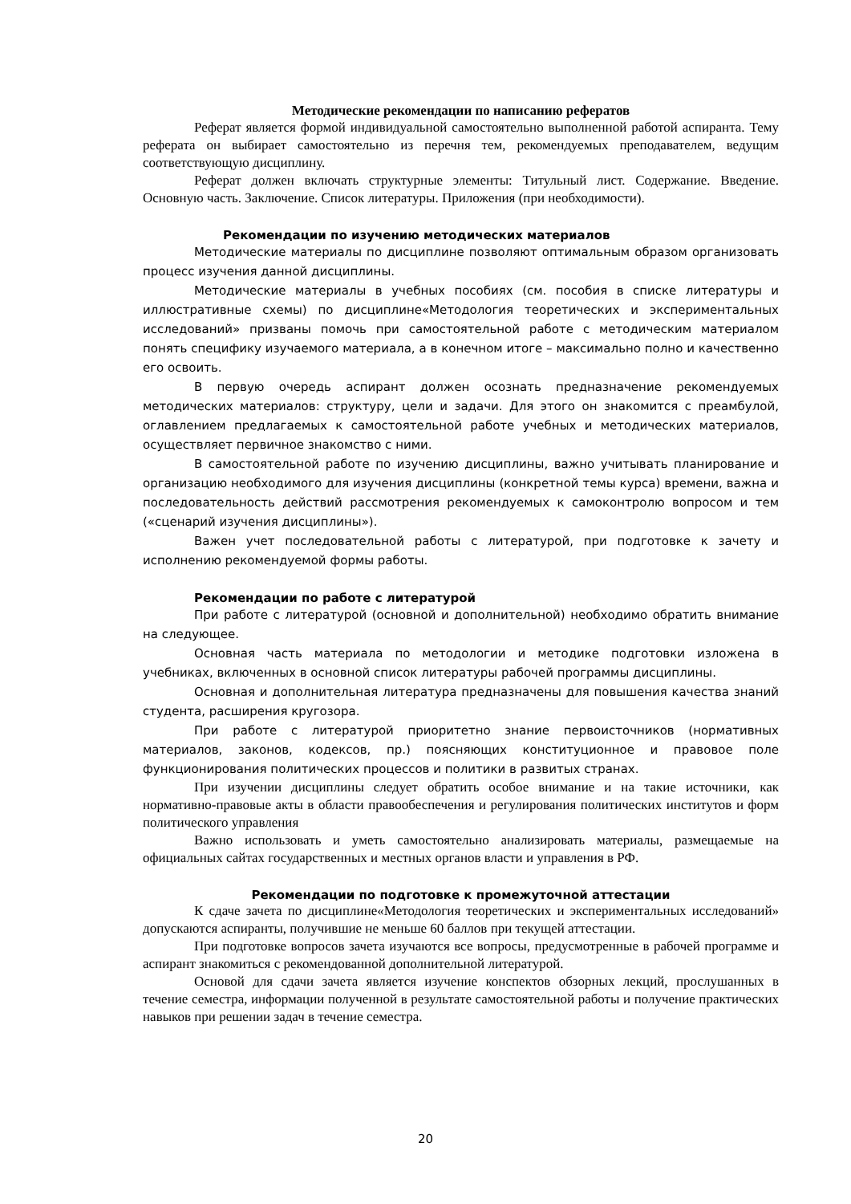Методические рекомендации по написанию рефератов
Реферат является формой индивидуальной самостоятельно выполненной работой аспиранта. Тему реферата он выбирает самостоятельно из перечня тем, рекомендуемых преподавателем, ведущим соответствующую дисциплину.
Реферат должен включать структурные элементы: Титульный лист. Содержание. Введение. Основную часть. Заключение. Список литературы. Приложения (при необходимости).
Рекомендации по изучению методических материалов
Методические материалы по дисциплине позволяют оптимальным образом организовать процесс изучения данной дисциплины.
Методические материалы в учебных пособиях (см. пособия в списке литературы и иллюстративные схемы) по дисциплине«Методология теоретических и экспериментальных исследований» призваны помочь при самостоятельной работе с методическим материалом понять специфику изучаемого материала, а в конечном итоге – максимально полно и качественно его освоить.
В первую очередь аспирант должен осознать предназначение рекомендуемых методических материалов: структуру, цели и задачи. Для этого он знакомится с преамбулой, оглавлением предлагаемых к самостоятельной работе учебных и методических материалов, осуществляет первичное знакомство с ними.
В самостоятельной работе по изучению дисциплины, важно учитывать планирование и организацию необходимого для изучения дисциплины (конкретной темы курса) времени, важна и последовательность действий рассмотрения рекомендуемых к самоконтролю вопросом и тем («сценарий изучения дисциплины»).
Важен учет последовательной работы с литературой, при подготовке к зачету и исполнению рекомендуемой формы работы.
Рекомендации по работе с литературой
При работе с литературой (основной и дополнительной) необходимо обратить внимание на следующее.
Основная часть материала по методологии и методике подготовки изложена в учебниках, включенных в основной список литературы рабочей программы дисциплины.
Основная и дополнительная литература предназначены для повышения качества знаний студента, расширения кругозора.
При работе с литературой приоритетно знание первоисточников (нормативных материалов, законов, кодексов, пр.) поясняющих конституционное и правовое поле функционирования политических процессов и политики в развитых странах.
При изучении дисциплины следует обратить особое внимание и на такие источники, как нормативно-правовые акты в области правообеспечения и регулирования политических институтов и форм политического управления
Важно использовать и уметь самостоятельно анализировать материалы, размещаемые на официальных сайтах государственных и местных органов власти и управления в РФ.
Рекомендации по подготовке к промежуточной аттестации
К сдаче зачета по дисциплине«Методология теоретических и экспериментальных исследований» допускаются аспиранты, получившие не меньше 60 баллов при текущей аттестации.
При подготовке вопросов зачета изучаются все вопросы, предусмотренные в рабочей программе и аспирант знакомиться с рекомендованной дополнительной литературой.
Основой для сдачи зачета является изучение конспектов обзорных лекций, прослушанных в течение семестра, информации полученной в результате самостоятельной работы и получение практических навыков при решении задач в течение семестра.
20